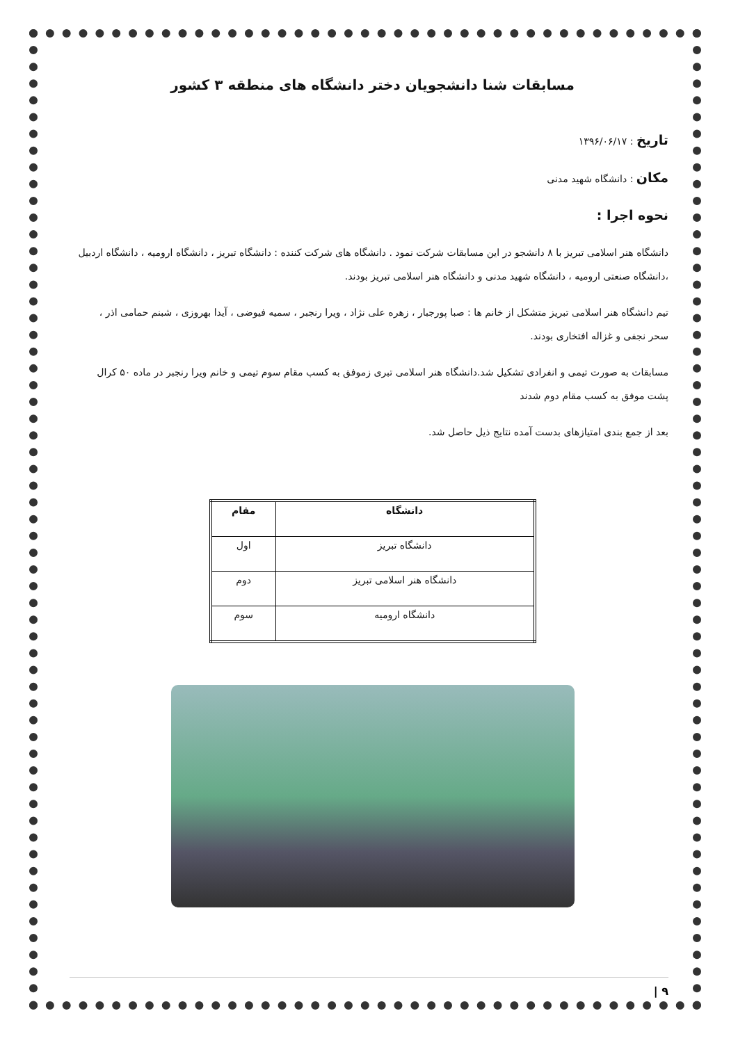مسابقات شنا دانشجویان دختر دانشگاه های منطقه ۳ کشور
تاریخ : ۱۳۹۶/۰۶/۱۷
مکان : دانشگاه شهید مدنی
نحوه اجرا :
دانشگاه هنر اسلامی تبریز با ۸ دانشجو در این مسابقات شرکت نمود . دانشگاه های شرکت کننده : دانشگاه تبریز ، دانشگاه ارومیه ، دانشگاه اردبیل ،دانشگاه صنعتی ارومیه ، دانشگاه شهید مدنی و دانشگاه هنر اسلامی تبریز بودند.
تیم دانشگاه هنر اسلامی تبریز متشکل از خانم ها : صبا پورجبار ، زهره علی نژاد ، ویرا رنجبر ، سمیه فیوضی ، آیدا بهروزی ، شبنم حمامی اذر ، سحر نجفی و غزاله افتخاری بودند.
مسابقات به صورت تیمی و انفرادی تشکیل شد.دانشگاه هنر اسلامی تبری زموفق به کسب مقام سوم تیمی و خانم ویرا رنجبر در ماده ۵۰ کرال پشت موفق به کسب مقام دوم شدند
بعد از جمع بندی امتیازهای بدست آمده نتایج ذیل حاصل شد.
| دانشگاه | مقام |
| --- | --- |
| دانشگاه تبریز | اول |
| دانشگاه هنر اسلامی تبریز | دوم |
| دانشگاه ارومیه | سوم |
۹ |